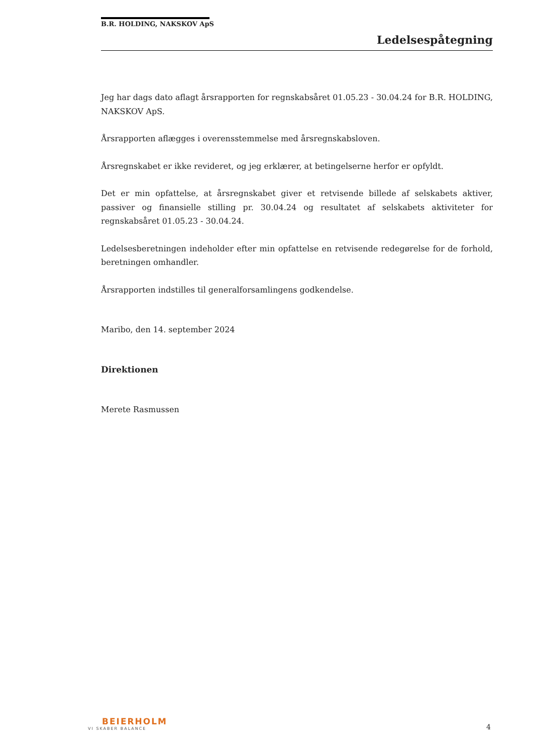B.R. HOLDING, NAKSKOV ApS
Ledelsespåtegning
Jeg har dags dato aflagt årsrapporten for regnskabsåret 01.05.23 - 30.04.24 for B.R. HOLDING, NAKSKOV ApS.
Årsrapporten aflægges i overensstemmelse med årsregnskabsloven.
Årsregnskabet er ikke revideret, og jeg erklærer, at betingelserne herfor er opfyldt.
Det er min opfattelse, at årsregnskabet giver et retvisende billede af selskabets aktiver, passiver og finansielle stilling pr. 30.04.24 og resultatet af selskabets aktiviteter for regnskabsåret 01.05.23 - 30.04.24.
Ledelsesberetningen indeholder efter min opfattelse en retvisende redegørelse for de forhold, beretningen omhandler.
Årsrapporten indstilles til generalforsamlingens godkendelse.
Maribo, den 14. september 2024
Direktionen
Merete Rasmussen
BEIERHOLM
VI SKABER BALANCE
4